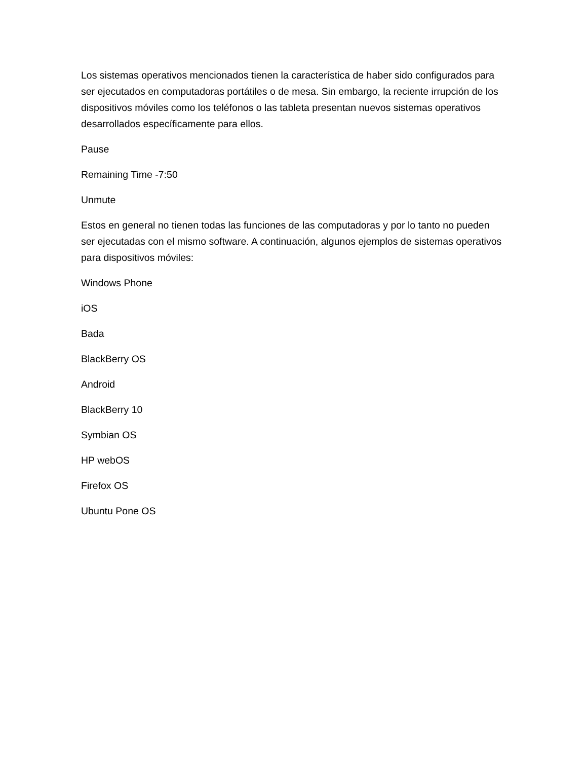Los sistemas operativos mencionados tienen la característica de haber sido configurados para ser ejecutados en computadoras portátiles o de mesa. Sin embargo, la reciente irrupción de los dispositivos móviles como los teléfonos o las tableta presentan nuevos sistemas operativos desarrollados específicamente para ellos.
Pause
Remaining Time -7:50
Unmute
Estos en general no tienen todas las funciones de las computadoras y por lo tanto no pueden ser ejecutadas con el mismo software. A continuación, algunos ejemplos de sistemas operativos para dispositivos móviles:
Windows Phone
iOS
Bada
BlackBerry OS
Android
BlackBerry 10
Symbian OS
HP webOS
Firefox OS
Ubuntu Pone OS